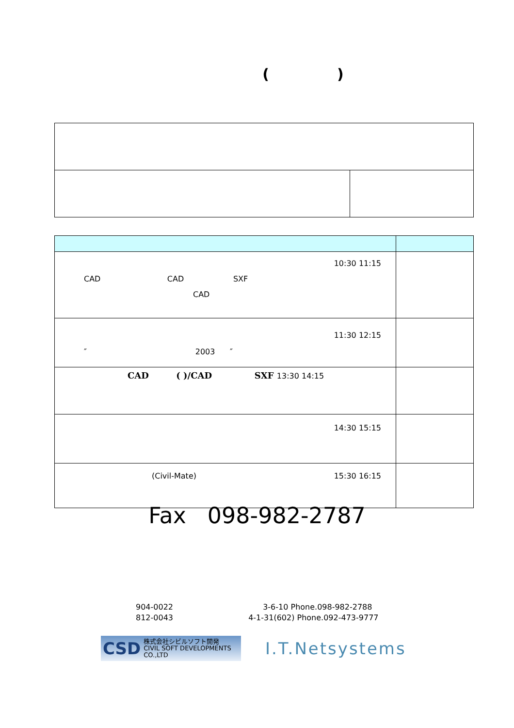()
| 10:30 11:15 CAD CAD SXF CAD | |
| 11:30 12:15 ″ 2003 ″ | |
| CAD ( )/CAD SXF 13:30 14:15 | |
| 14:30 15:15 | |
| (Civil-Mate) 15:30 16:15 | |
Fax 098-982-2787
904-0022 3-6-10 Phone.098-982-2788
812-0043 4-1-31(602) Phone.092-473-9777
CSD 株式会社シビルソフト開発
CIVIL SOFT DEVELOPMENTS CO.,LTD
I.T.Netsystems